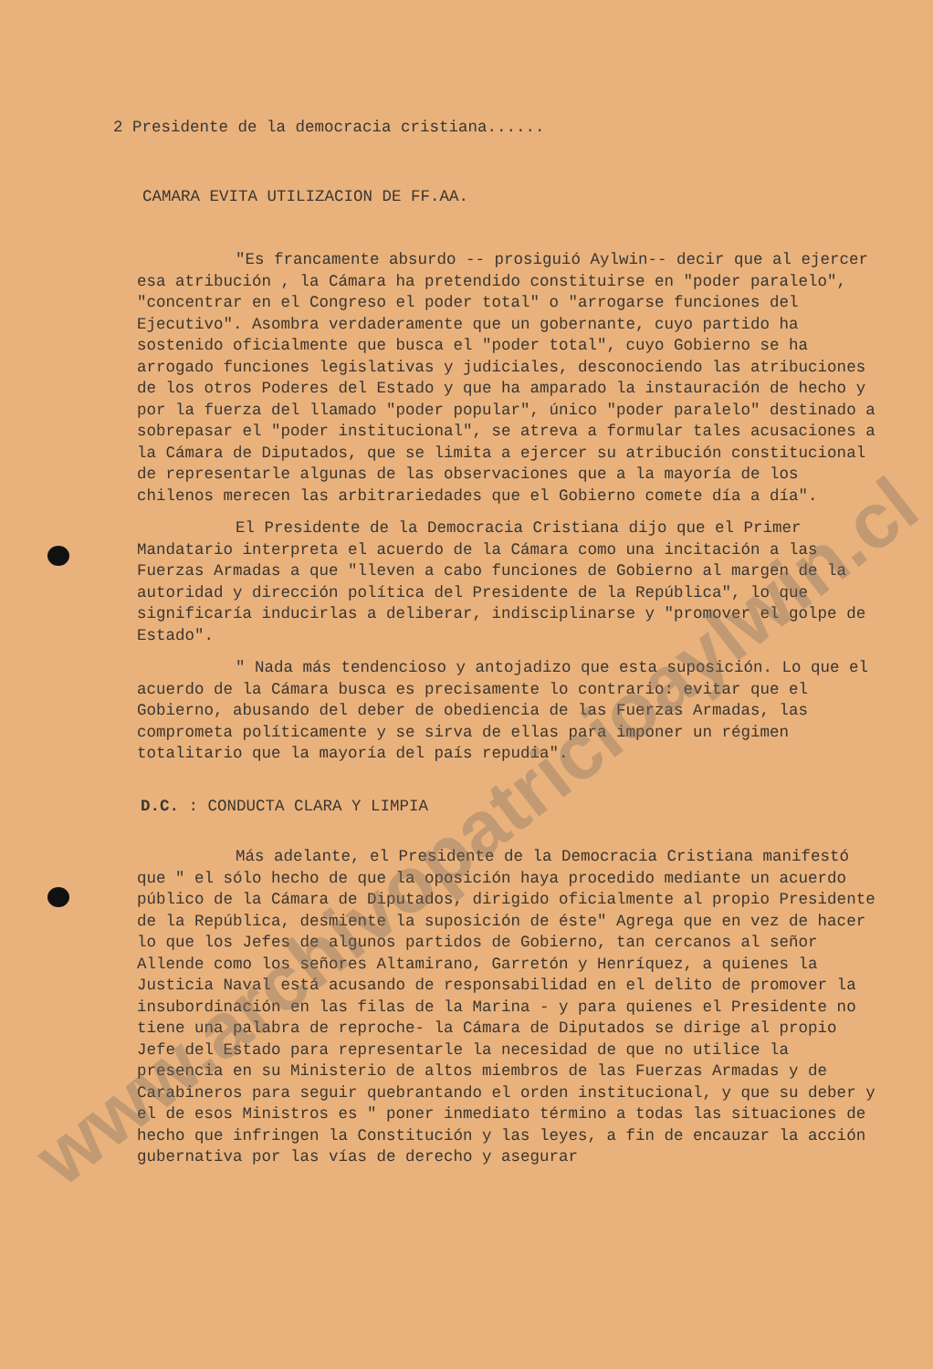2 Presidente de la democracia cristiana......
CAMARA EVITA UTILIZACION DE FF.AA.
"Es francamente absurdo -- prosiguió Aylwin-- decir que al ejercer esa atribución , la Cámara ha pretendido constituirse en "poder paralelo", "concentrar en el Congreso el poder total" o "arrogarse funciones del Ejecutivo". Asombra verdaderamente que un gobernante, cuyo partido ha sostenido oficialmente que busca el "poder total", cuyo Gobierno se ha arrogado funciones legislativas y judiciales, desconociendo las atribuciones de los otros Poderes del Estado y que ha amparado la instauración de hecho y por la fuerza del llamado "poder popular", único "poder paralelo" destinado a sobrepasar el "poder institucional", se atreva a formular tales acusaciones a la Cámara de Diputados, que se limita a ejercer su atribución constitucional de representarle algunas de las observaciones que a la mayoría de los chilenos merecen las arbitrariedades que el Gobierno comete día a día".
El Presidente de la Democracia Cristiana dijo que el Primer Mandatario interpreta el acuerdo de la Cámara como una incitación a las Fuerzas Armadas a que "lleven a cabo funciones de Gobierno al margen de la autoridad y dirección política del Presidente de la República", lo que significaría inducirlas a deliberar, indisciplinarse y "promover el golpe de Estado".
" Nada más tendencioso y antojadizo que esta suposición. Lo que el acuerdo de la Cámara busca es precisamente lo contrario: evitar que el Gobierno, abusando del deber de obediencia de las Fuerzas Armadas, las comprometa políticamente y se sirva de ellas para imponer un régimen totalitario que la mayoría del país repudia".
D.C. : CONDUCTA CLARA Y LIMPIA
Más adelante, el Presidente de la Democracia Cristiana manifestó que " el sólo hecho de que la oposición haya procedido mediante un acuerdo público de la Cámara de Diputados, dirigido oficialmente al propio Presidente de la República, desmiente la suposición de éste" Agrega que en vez de hacer lo que los Jefes de algunos partidos de Gobierno, tan cercanos al señor Allende como los señores Altamirano, Garretón y Henríquez, a quienes la Justicia Naval está acusando de responsabilidad en el delito de promover la insubordinación en las filas de la Marina - y para quienes el Presidente no tiene una palabra de reproche- la Cámara de Diputados se dirige al propio Jefe del Estado para representarle la necesidad de que no utilice la presencia en su Ministerio de altos miembros de las Fuerzas Armadas y de Carabineros para seguir quebrantando el orden institucional, y que su deber y el de esos Ministros es " poner inmediato término a todas las situaciones de hecho que infringen la Constitución y las leyes, a fin de encauzar la acción gubernativa por las vías de derecho y asegurar
www.archivopatricioaylwin.cl